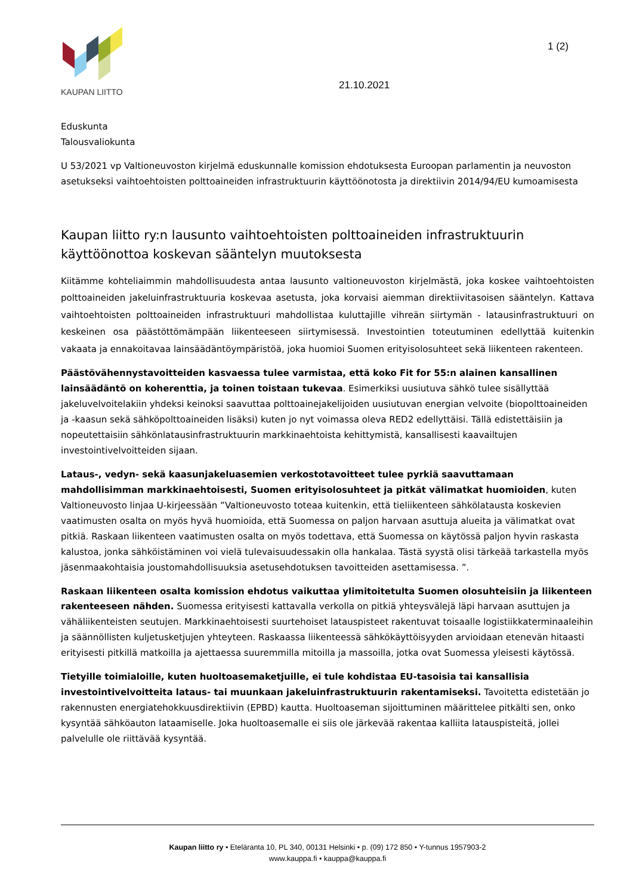KAUPAN LIITTO
1 (2)
21.10.2021
Eduskunta
Talousvaliokunta
U 53/2021 vp Valtioneuvoston kirjelmä eduskunnalle komission ehdotuksesta Euroopan parlamentin ja neuvoston asetukseksi vaihtoehtoisten polttoaineiden infrastruktuurin käyttöönotosta ja direktiivin 2014/94/EU kumoamisesta
Kaupan liitto ry:n lausunto vaihtoehtoisten polttoaineiden infrastruktuurin käyttöönottoa koskevan sääntelyn muutoksesta
Kiitämme kohteliaimmin mahdollisuudesta antaa lausunto valtioneuvoston kirjelmästä, joka koskee vaihtoehtoisten polttoaineiden jakeluinfrastruktuuria koskevaa asetusta, joka korvaisi aiemman direktiivitasoisen sääntelyn. Kattava vaihtoehtoisten polttoaineiden infrastruktuuri mahdollistaa kuluttajille vihreän siirtymän - latausinfrastruktuuri on keskeinen osa päästöttömämpään liikenteeseen siirtymisessä. Investointien toteutuminen edellyttää kuitenkin vakaata ja ennakoitavaa lainsäädäntöympäristöä, joka huomioi Suomen erityisolosuhteet sekä liikenteen rakenteen.
Päästövähennystavoitteiden kasvaessa tulee varmistaa, että koko Fit for 55:n alainen kansallinen lainsäädäntö on koherenttia, ja toinen toistaan tukevaa. Esimerkiksi uusiutuva sähkö tulee sisällyttää jakeluvelvoitelakiin yhdeksi keinoksi saavuttaa polttoainejakelijoiden uusiutuvan energian velvoite (biopolttoaineiden ja -kaasun sekä sähköpolttoaineiden lisäksi) kuten jo nyt voimassa oleva RED2 edellyttäisi. Tällä edistettäisiin ja nopeutettaisiin sähkönlatausinfrastruktuurin markkinaehtoista kehittymistä, kansallisesti kaavailtujen investointivelvoitteiden sijaan.
Lataus-, vedyn- sekä kaasunjakeluasemien verkostotavoitteet tulee pyrkiä saavuttamaan mahdollisimman markkinaehtoisesti, Suomen erityisolosuhteet ja pitkät välimatkat huomioiden, kuten Valtioneuvosto linjaa U-kirjeessään ”Valtioneuvosto toteaa kuitenkin, että tieliikenteen sähkölatausta koskevien vaatimusten osalta on myös hyvä huomioida, että Suomessa on paljon harvaan asuttuja alueita ja välimatkat ovat pitkiä. Raskaan liikenteen vaatimusten osalta on myös todettava, että Suomessa on käytössä paljon hyvin raskasta kalustoa, jonka sähköistäminen voi vielä tulevaisuudessakin olla hankalaa. Tästä syystä olisi tärkeää tarkastella myös jäsenmaakohtaisia joustomahdollisuuksia asetusehdotuksen tavoitteiden asettamisessa. ”.
Raskaan liikenteen osalta komission ehdotus vaikuttaa ylimitoitetulta Suomen olosuhteisiin ja liikenteen rakenteeseen nähden. Suomessa erityisesti kattavalla verkolla on pitkiä yhteysvälejä läpi harvaan asuttujen ja vähäliikenteisten seutujen. Markkinaehtoisesti suurtehoiset latauspisteet rakentuvat toisaalle logistiikkaterminaaleihin ja säännöllisten kuljetusketjujen yhteyteen. Raskaassa liikenteessä sähkökäyttöisyyden arvioidaan etenevän hitaasti erityisesti pitkillä matkoilla ja ajettaessa suuremmilla mitoilla ja massoilla, jotka ovat Suomessa yleisesti käytössä.
Tietyille toimialoille, kuten huoltoasemaketjuille, ei tule kohdistaa EU-tasoisia tai kansallisia investointivelvoitteita lataus- tai muunkaan jakeluinfrastruktuurin rakentamiseksi. Tavoitetta edistetään jo rakennusten energiatehokkuusdirektiivin (EPBD) kautta. Huoltoaseman sijoittuminen määrittelee pitkälti sen, onko kysyntää sähköauton lataamiselle. Joka huoltoasemalle ei siis ole järkevää rakentaa kalliita latauspisteitä, jollei palvelulle ole riittävää kysyntää.
Kaupan liitto ry • Eteläranta 10, PL 340, 00131 Helsinki • p. (09) 172 850 • Y-tunnus 1957903-2
www.kauppa.fi • kauppa@kauppa.fi